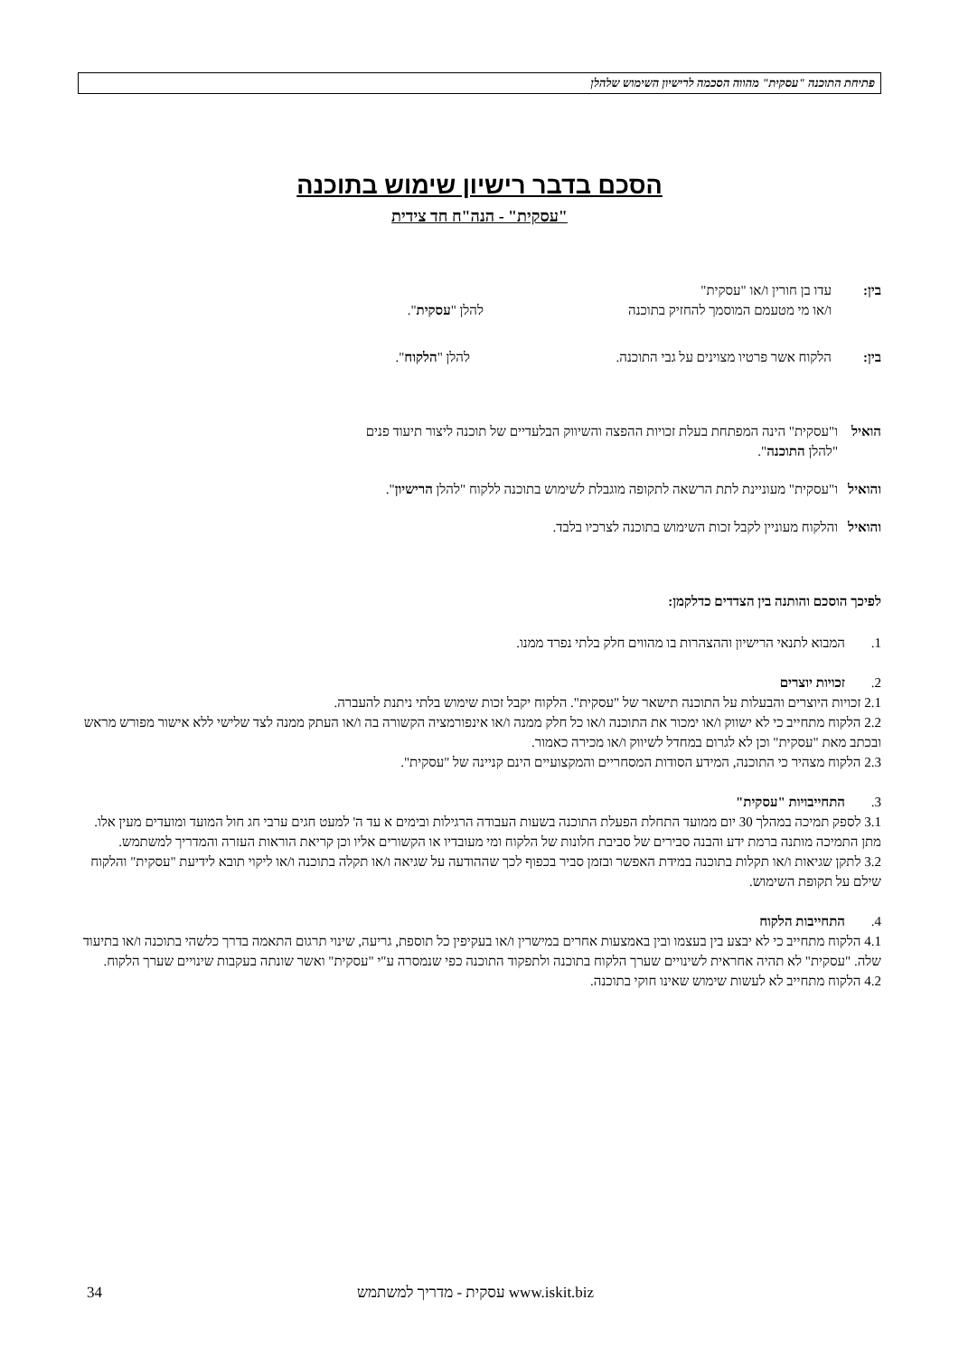פתיחת התוכנה "עסקית" מהווה הסכמה לרישיון השימוש שלהלן
הסכם בדבר רישיון שימוש בתוכנה
"עסקית" - הנה"ח חד צידית
בין: עדו בן חורין ו/או "עסקית"
ו/או מי מטעמם המוסמך להחזיק בתוכנה להלן "עסקית".
בין: הלקוח אשר פרטיו מצוינים על גבי התוכנה. להלן "הלקוח".
הואיל ו"עסקית" הינה המפתחת בעלת זכויות ההפצה והשיווק הבלעדיים של תוכנה ליצור תיעוד פנים
"להלן התוכנה".
והואיל ו"עסקית" מעוניינת לתת הרשאה לתקופה מוגבלת לשימוש בתוכנה ללקוח "להלן הרישיון".
והואיל והלקוח מעוניין לקבל זכות השימוש בתוכנה לצרכיו בלבד.
לפיכך הוסכם והותנה בין הצדדים כדלקמן:
1. המבוא לתנאי הרישיון וההצהרות בו מהווים חלק בלתי נפרד ממנו.
2. זכויות יוצרים
2.1 זכויות היוצרים והבעלות על התוכנה תישאר של "עסקית". הלקוח יקבל זכות שימוש בלתי ניתנת להעברה.
2.2 הלקוח מתחייב כי לא ישווק ו/או ימכור את התוכנה ו/או כל חלק ממנה ו/או אינפורמציה הקשורה בה ו/או העתק ממנה לצד שלישי ללא אישור מפורש מראש ובכתב מאת "עסקית" וכן לא לגרום במחדל לשיווק ו/או מכירה כאמור.
2.3 הלקוח מצהיר כי התוכנה, המידע הסודות המסחריים והמקצועיים הינם קניינה של "עסקית".
3. התחייבויות "עסקית"
3.1 לספק תמיכה במהלך 30 יום ממועד התחלת הפעלת התוכנה בשעות העבודה הרגילות ובימים א עד ה' למעט חגים ערבי חג חול המועד ומועדים מעין אלו. מתן התמיכה מותנה ברמת ידע והבנה סבירים של סביבת חלונות של הלקוח ומי מעובדיו או הקשורים אליו וכן קריאת הוראות העזרה והמדריך למשתמש.
3.2 לתקן שגיאות ו/או תקלות בתוכנה במידת האפשר ובזמן סביר בכפוף לכך שההודעה על שגיאה ו/או תקלה בתוכנה ו/או ליקוי תובא לידיעת "עסקית" והלקוח שילם על תקופת השימוש.
4. התחייבות הלקוח
4.1 הלקוח מתחייב כי לא יבצע בין בעצמו ובין באמצעות אחרים במישרין ו/או בעקיפין כל תוספת, גריעה, שינוי תרגום התאמה בדרך כלשהי בתוכנה ו/או בתיעוד שלה. "עסקית" לא תהיה אחראית לשינויים שערך הלקוח בתוכנה ולתפקוד התוכנה כפי שנמסרה ע"י "עסקית" ואשר שונתה בעקבות שינויים שערך הלקוח.
4.2 הלקוח מתחייב לא לעשות שימוש שאינו חוקי בתוכנה.
עסקית - מדריך למשתמש www.iskit.biz 34